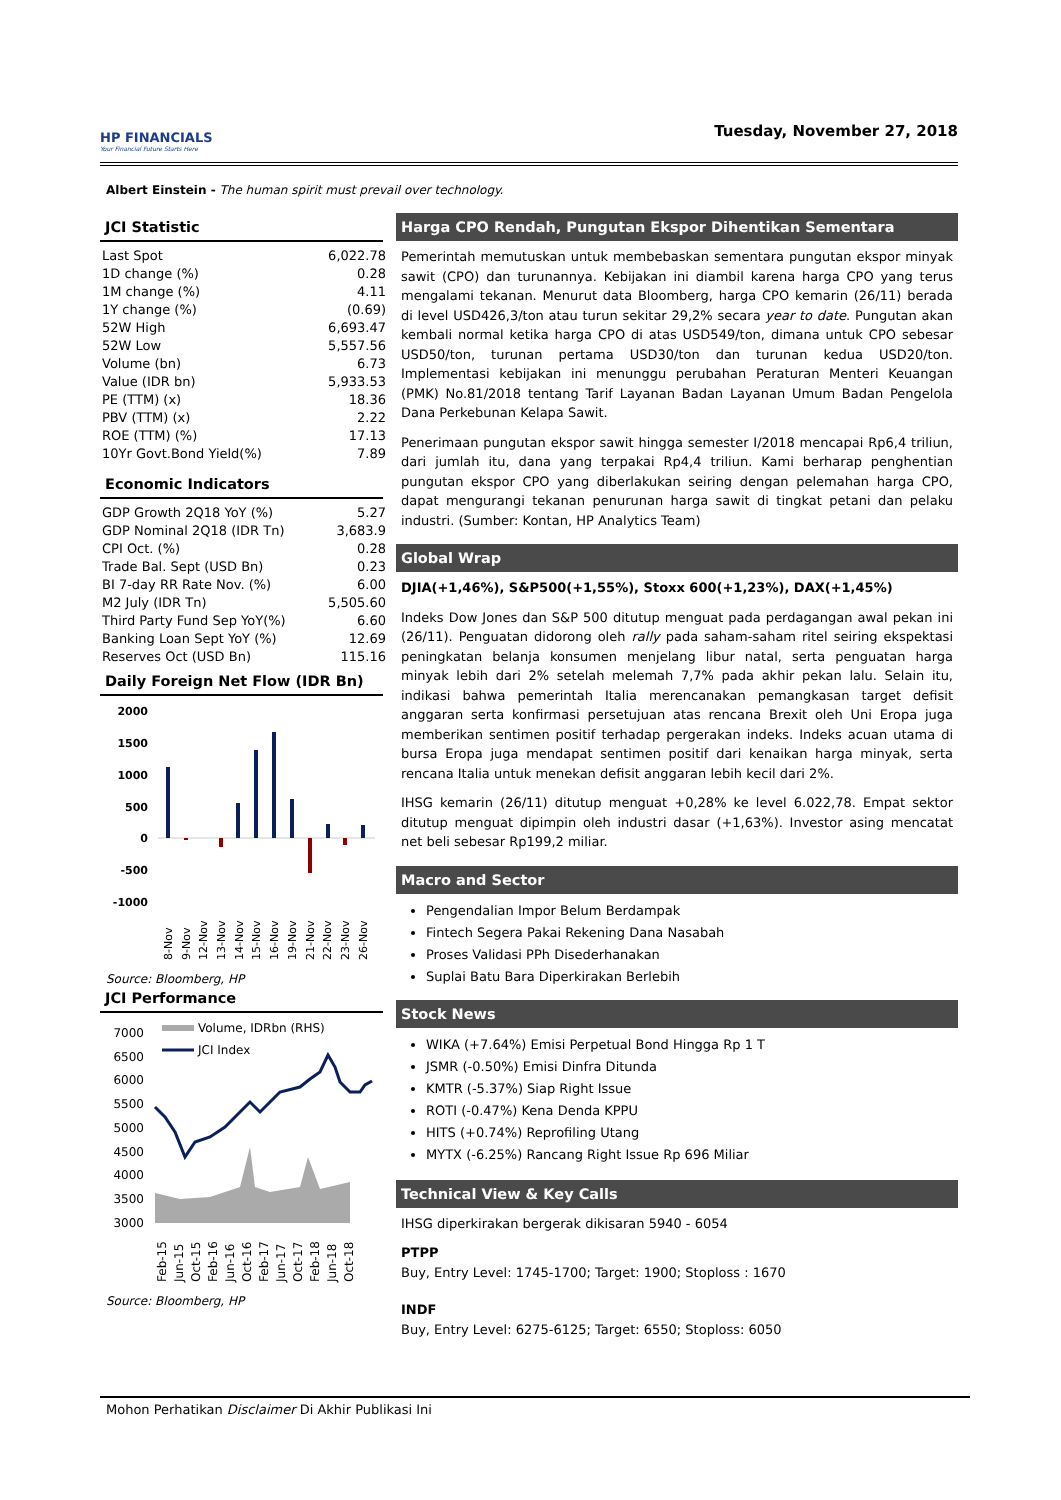HP FINANCIALS
Your Financial Future Starts Here
Tuesday, November 27, 2018
Albert Einstein - The human spirit must prevail over technology.
JCI Statistic
| Last Spot | 6,022.78 |
| 1D change (%) | 0.28 |
| 1M change (%) | 4.11 |
| 1Y change (%) | (0.69) |
| 52W High | 6,693.47 |
| 52W Low | 5,557.56 |
| Volume (bn) | 6.73 |
| Value (IDR bn) | 5,933.53 |
| PE (TTM) (x) | 18.36 |
| PBV (TTM) (x) | 2.22 |
| ROE (TTM) (%) | 17.13 |
| 10Yr Govt.Bond Yield(%) | 7.89 |
Economic Indicators
| GDP Growth 2Q18 YoY (%) | 5.27 |
| GDP Nominal 2Q18 (IDR Tn) | 3,683.9 |
| CPI Oct. (%) | 0.28 |
| Trade Bal. Sept (USD Bn) | 0.23 |
| BI 7-day RR Rate Nov. (%) | 6.00 |
| M2 July (IDR Tn) | 5,505.60 |
| Third Party Fund Sep YoY(%) | 6.60 |
| Banking Loan Sept YoY (%) | 12.69 |
| Reserves Oct (USD Bn) | 115.16 |
Daily Foreign Net Flow (IDR Bn)
2000
1500
1000
500
0
-500
-1000
8-Nov
9-Nov
12-Nov
13-Nov
14-Nov
15-Nov
16-Nov
19-Nov
21-Nov
22-Nov
23-Nov
26-Nov
Source: Bloomberg, HP
JCI Performance
7000
6500
6000
5500
5000
4500
4000
3500
3000
Volume, IDRbn (RHS)
JCI Index
Feb-15
Jun-15
Oct-15
Feb-16
Jun-16
Oct-16
Feb-17
Jun-17
Oct-17
Feb-18
Jun-18
Oct-18
Source: Bloomberg, HP
Harga CPO Rendah, Pungutan Ekspor Dihentikan Sementara
Pemerintah memutuskan untuk membebaskan sementara pungutan ekspor minyak sawit (CPO) dan turunannya. Kebijakan ini diambil karena harga CPO yang terus mengalami tekanan. Menurut data Bloomberg, harga CPO kemarin (26/11) berada di level USD426,3/ton atau turun sekitar 29,2% secara year to date. Pungutan akan kembali normal ketika harga CPO di atas USD549/ton, dimana untuk CPO sebesar USD50/ton, turunan pertama USD30/ton dan turunan kedua USD20/ton. Implementasi kebijakan ini menunggu perubahan Peraturan Menteri Keuangan (PMK) No.81/2018 tentang Tarif Layanan Badan Layanan Umum Badan Pengelola Dana Perkebunan Kelapa Sawit.
Penerimaan pungutan ekspor sawit hingga semester I/2018 mencapai Rp6,4 triliun, dari jumlah itu, dana yang terpakai Rp4,4 triliun. Kami berharap penghentian pungutan ekspor CPO yang diberlakukan seiring dengan pelemahan harga CPO, dapat mengurangi tekanan penurunan harga sawit di tingkat petani dan pelaku industri. (Sumber: Kontan, HP Analytics Team)
Global Wrap
DJIA(+1,46%), S&P500(+1,55%), Stoxx 600(+1,23%), DAX(+1,45%)
Indeks Dow Jones dan S&P 500 ditutup menguat pada perdagangan awal pekan ini (26/11). Penguatan didorong oleh rally pada saham-saham ritel seiring ekspektasi peningkatan belanja konsumen menjelang libur natal, serta penguatan harga minyak lebih dari 2% setelah melemah 7,7% pada akhir pekan lalu. Selain itu, indikasi bahwa pemerintah Italia merencanakan pemangkasan target defisit anggaran serta konfirmasi persetujuan atas rencana Brexit oleh Uni Eropa juga memberikan sentimen positif terhadap pergerakan indeks. Indeks acuan utama di bursa Eropa juga mendapat sentimen positif dari kenaikan harga minyak, serta rencana Italia untuk menekan defisit anggaran lebih kecil dari 2%.
IHSG kemarin (26/11) ditutup menguat +0,28% ke level 6.022,78. Empat sektor ditutup menguat dipimpin oleh industri dasar (+1,63%). Investor asing mencatat net beli sebesar Rp199,2 miliar.
Macro and Sector
Pengendalian Impor Belum Berdampak
Fintech Segera Pakai Rekening Dana Nasabah
Proses Validasi PPh Disederhanakan
Suplai Batu Bara Diperkirakan Berlebih
Stock News
WIKA (+7.64%) Emisi Perpetual Bond Hingga Rp 1 T
JSMR (-0.50%) Emisi Dinfra Ditunda
KMTR (-5.37%) Siap Right Issue
ROTI (-0.47%) Kena Denda KPPU
HITS (+0.74%) Reprofiling Utang
MYTX (-6.25%) Rancang Right Issue Rp 696 Miliar
Technical View & Key Calls
IHSG diperkirakan bergerak dikisaran 5940 - 6054
PTPP
Buy, Entry Level: 1745-1700; Target: 1900; Stoploss : 1670
INDF
Buy, Entry Level: 6275-6125; Target: 6550; Stoploss: 6050
Mohon Perhatikan Disclaimer Di Akhir Publikasi Ini